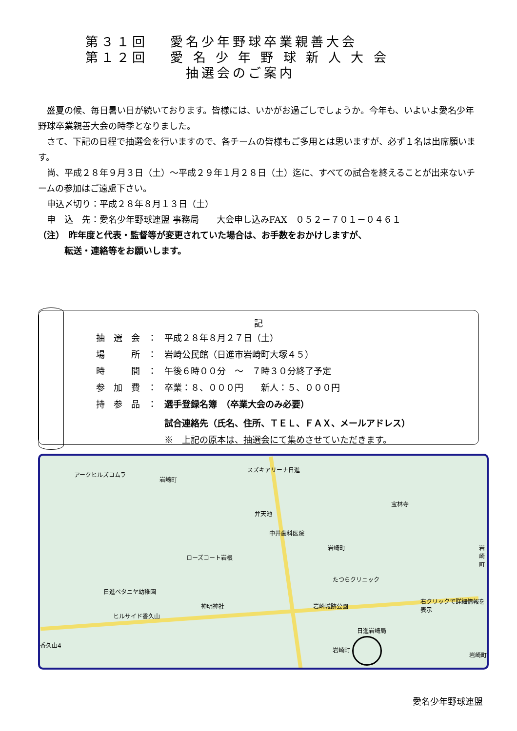第３１回　 愛名少年野球卒業親善大会
第１２回　 愛 名 少 年 野 球 新 人 大 会
　　　　　　 抽選会のご案内
　盛夏の候、毎日暑い日が続いております。皆様には、いかがお過ごしでしょうか。今年も、いよいよ愛名少年野球卒業親善大会の時季となりました。
　さて、下記の日程で抽選会を行いますので、各チームの皆様もご多用とは思いますが、必ず１名は出席願います。
　尚、平成２８年９月３日（土）～平成２９年１月２８日（土）迄に、すべての試合を終えることが出来ないチームの参加はご遠慮下さい。
　申込〆切り：平成２８年８月１３日（土）
　申　込　先：愛名少年野球連盟 事務局　　大会申し込みFAX　０５２－７０１－０４６１
（注）　昨年度と代表・監督等が変更されていた場合は、お手数をおかけしますが、
　　　転送・連絡等をお願いします。
記
| 抽 選 会 | ： | 平成２８年８月２７日（土） |
| 場 所 | ： | 岩崎公民館（日進市岩崎町大塚４５） |
| 時 間 | ： | 午後６時００分 ～ ７時３０分終了予定 |
| 参 加 費 | ： | 卒業：８、０００円 新人：５、０００円 |
| 持 参 品 | ： | 選手登録名簿 （卒業大会のみ必要） |
| | | 試合連絡先（氏名、住所、ＴＥＬ、ＦＡＸ、メールアドレス） |
| | | ※ 上記の原本は、抽選会にて集めさせていただきます。 |
アークヒルズコムラ
岩崎町
スズキアリーナ日進
弁天池
中井歯科医院
ローズコート岩根
岩崎町
宝林寺
岩崎町
たつらクリニック
日進ベタニヤ幼稚園
ヒルサイド香久山
神明神社 岩崎城跡公園
右クリックで詳細情報を表示
日進岩崎局
岩崎町
岩崎町
香久山4
愛名少年野球連盟